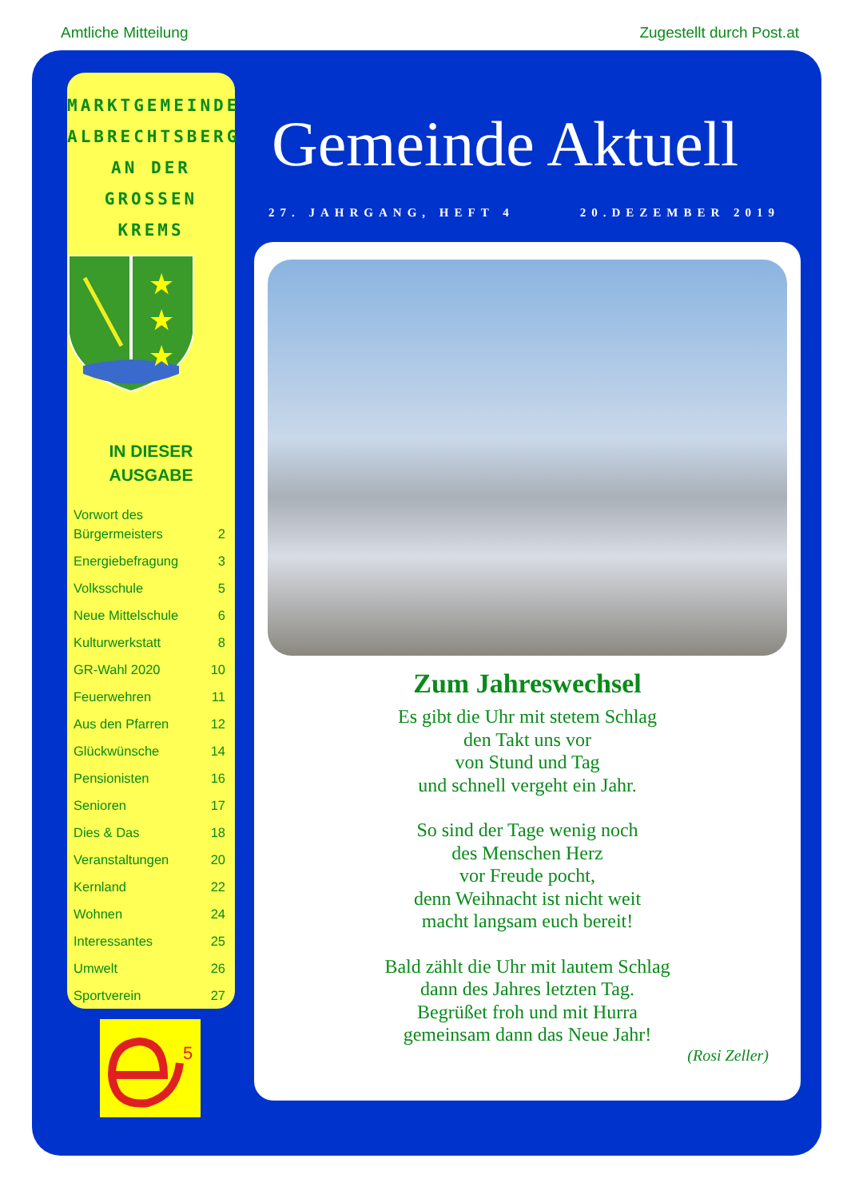Amtliche Mitteilung Zugestellt durch Post.at
MARKTGEMEINDE
ALBRECHTSBERG
AN DER
GROSSEN KREMS
★
★
★
IN DIESER
AUSGABE
| Vorwort des Bürgermeisters | 2 |
| Energiebefragung | 3 |
| Volksschule | 5 |
| Neue Mittelschule | 6 |
| Kulturwerkstatt | 8 |
| GR-Wahl 2020 | 10 |
| Feuerwehren | 11 |
| Aus den Pfarren | 12 |
| Glückwünsche | 14 |
| Pensionisten | 16 |
| Senioren | 17 |
| Dies & Das | 18 |
| Veranstaltungen | 20 |
| Kernland | 22 |
| Wohnen | 24 |
| Interessantes | 25 |
| Umwelt | 26 |
| Sportverein | 27 |
5
Gemeinde Aktuell
27. JAHRGANG, HEFT 4 20.DEZEMBER 2019
Zum Jahreswechsel
Es gibt die Uhr mit stetem Schlag
den Takt uns vor
von Stund und Tag
und schnell vergeht ein Jahr.
So sind der Tage wenig noch
des Menschen Herz
vor Freude pocht,
denn Weihnacht ist nicht weit
macht langsam euch bereit!
Bald zählt die Uhr mit lautem Schlag
dann des Jahres letzten Tag.
Begrüßet froh und mit Hurra
gemeinsam dann das Neue Jahr!
(Rosi Zeller)